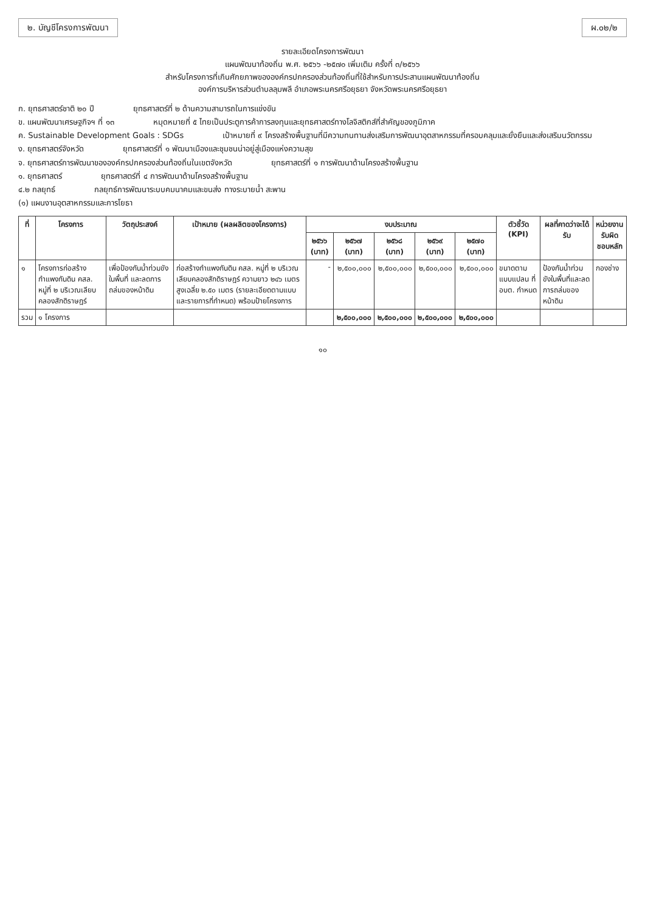๒. บัญชีโครงการพัฒนา ผ.๐๒/๒
รายละเอียดโครงการพัฒนา
แผนพัฒนาท้องถิ่น พ.ศ. ๒๕๖๖ -๒๕๗๐ เพิ่มเติม ครั้งที่ ๓/๒๕๖๖
สำหรับโครงการที่เกินศักยภาพขององค์กรปกครองส่วนท้องถิ่นที่ใช้สำหรับการประสานแผนพัฒนาท้องถิ่น
องค์การบริหารส่วนตำบลลุมพลี อำเภอพระนครศรีอยุธยา จังหวัดพระนครศรีอยุธยา
ก. ยุทธศาสตร์ชาติ ๒๐ ปี ยุทธศาสตร์ที่ ๒ ด้านความสามารถในการแข่งขัน
ข. แผนพัฒนาเศรษฐกิจฯ ที่ ๑๓ หมุดหมายที่ ๕ ไทยเป็นประตูการค้าการลงทุนและยุทธศาสตร์ทางโลจิสติกส์ที่สำคัญของภูมิภาค
ค. Sustainable Development Goals : SDGs เป้าหมายที่ ๙ โครงสร้างพื้นฐานที่มีความทนทานส่งเสริมการพัฒนาอุตสาหกรรมที่ครอบคลุมและยั่งยืนและส่งเสริมนวัตกรรม
ง. ยุทธศาสตร์จังหวัด ยุทธศาสตร์ที่ ๑ พัฒนาเมืองและชุมชนน่าอยู่สู่เมืองแห่งความสุข
จ. ยุทธศาสตร์การพัฒนาขององค์กรปกครองส่วนท้องถิ่นในเขตจังหวัด ยุทธศาสตร์ที่ ๑ การพัฒนาด้านโครงสร้างพื้นฐาน
๑. ยุทธศาสตร์ ยุทธศาสตร์ที่ ๔ การพัฒนาด้านโครงสร้างพื้นฐาน
๔.๒ กลยุทธ์ กลยุทธ์การพัฒนาระบบคมนาคมและขนส่ง ทางระบายน้ำ สะพาน
(๑) แผนงานอุตสาหกรรมและการโยธา
| ที่ | โครงการ | วัตถุประสงค์ | เป้าหมาย (ผลผลิตของโครงการ) | งบประมาณ | | | | | ตัวชี้วัด (KPI) | ผลที่คาดว่าจะได้รับ | หน่วยงานรับผิดชอบหลัก |
| --- | --- | --- | --- | --- | --- | --- | --- | --- | --- | --- | --- |
| | | | | ๒๕๖๖ (บาท) | ๒๕๖๗ (บาท) | ๒๕๖๘ (บาท) | ๒๕๖๙ (บาท) | ๒๕๗๐ (บาท) | | | |
| ๑ | โครงการก่อสร้างกำแพงกันดิน คสล. หมู่ที่ ๒ บริเวณเลียบคลองสักดิราษฎร์ | เพื่อป้องกันน้ำท่วมขังในพื้นที่ และลดการถล่มของหน้าดิน | ก่อสร้างกำแพงกันดิน คสล. หมู่ที่ ๒ บริเวณเลียบคลองสักดิราษฎร์ ความยาว ๒๔๖ เมตร สูงเฉลี่ย ๒.๕๐ เมตร (รายละเอียดตามแบบและรายการที่กำหนด) พร้อมป้ายโครงการ | - | ๒,๕๐๐,๐๐๐ | ๒,๕๐๐,๐๐๐ | ๒,๕๐๐,๐๐๐ | ๒,๕๐๐,๐๐๐ | ขนาดตามแบบแปลน ที่ อบต. กำหนด | ป้องกันน้ำท่วมขังในพื้นที่และลดการถล่มของหน้าดิน | กองช่าง |
| รวม | ๑ โครงการ | | | | ๒,๕๐๐,๐๐๐ | ๒,๕๐๐,๐๐๐ | ๒,๕๐๐,๐๐๐ | ๒,๕๐๐,๐๐๐ | | | |
๑๐